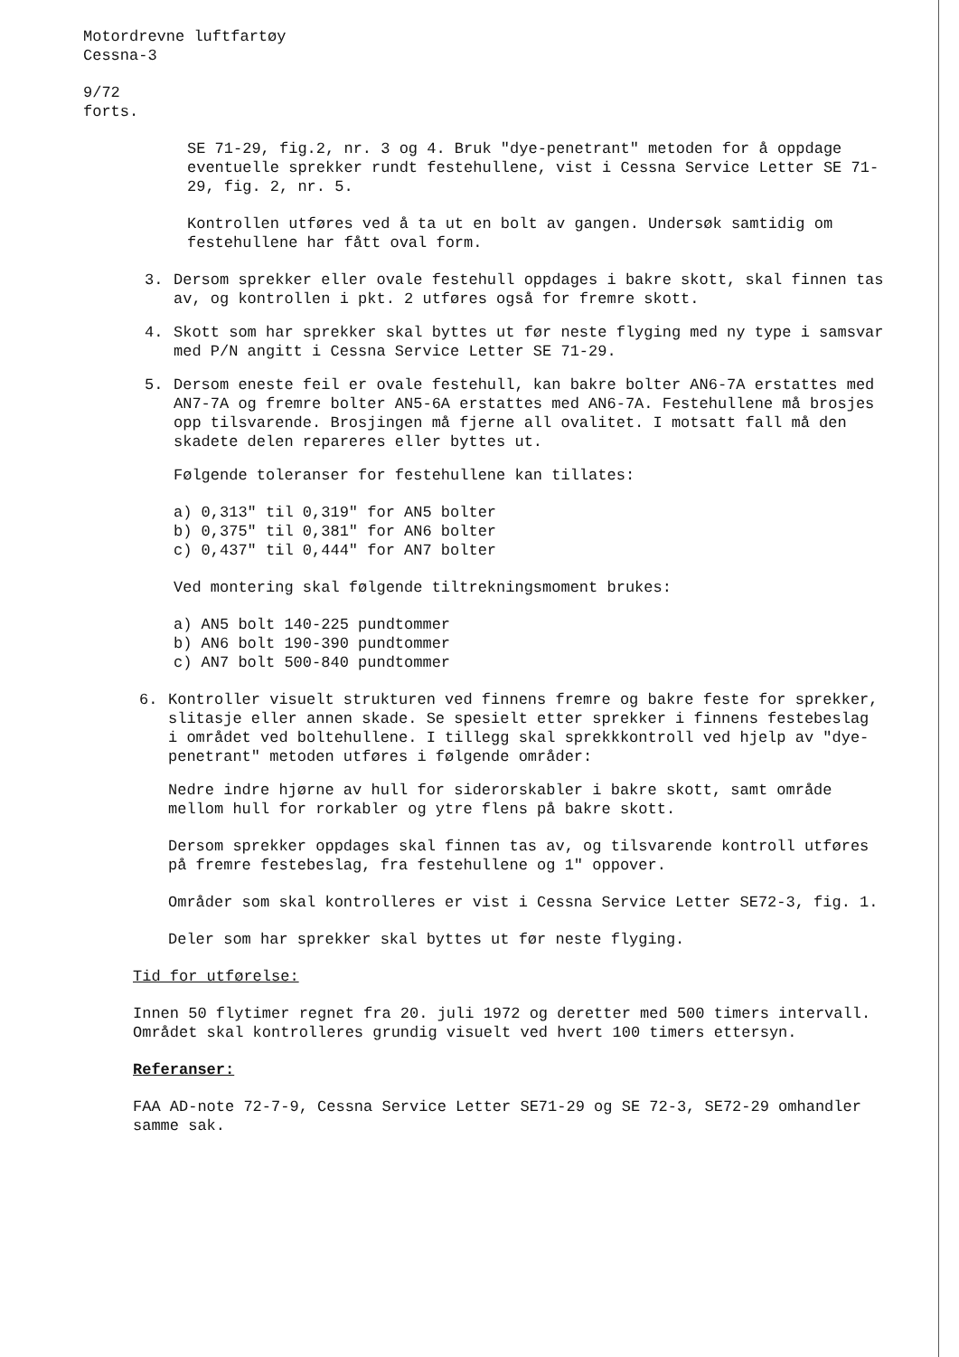Motordrevne luftfartøy
Cessna-3
9/72
forts.
SE 71-29, fig.2, nr. 3 og 4. Bruk "dye-penetrant" metoden for å oppdage eventuelle sprekker rundt festehullene, vist i Cessna Service Letter SE 71-29, fig. 2, nr. 5.
Kontrollen utføres ved å ta ut en bolt av gangen. Undersøk samtidig om festehullene har fått oval form.
3. Dersom sprekker eller ovale festehull oppdages i bakre skott, skal finnen tas av, og kontrollen i pkt. 2 utføres også for fremre skott.
4. Skott som har sprekker skal byttes ut før neste flyging med ny type i samsvar med P/N angitt i Cessna Service Letter SE 71-29.
5. Dersom eneste feil er ovale festehull, kan bakre bolter AN6-7A erstattes med AN7-7A og fremre bolter AN5-6A erstattes med AN6-7A. Festehullene må brosjes opp tilsvarende. Brosjingen må fjerne all ovalitet. I motsatt fall må den skadete delen repareres eller byttes ut.
Følgende toleranser for festehullene kan tillates:
a) 0,313" til 0,319" for AN5 bolter
b) 0,375" til 0,381" for AN6 bolter
c) 0,437" til 0,444" for AN7 bolter
Ved montering skal følgende tiltrekningsmoment brukes:
a) AN5 bolt 140-225 pundtommer
b) AN6 bolt 190-390 pundtommer
c) AN7 bolt 500-840 pundtommer
6. Kontroller visuelt strukturen ved finnens fremre og bakre feste for sprekker, slitasje eller annen skade. Se spesielt etter sprekker i finnens festebeslag i området ved boltehullene. I tillegg skal sprekkkontroll ved hjelp av "dye-penetrant" metoden utføres i følgende områder:
Nedre indre hjørne av hull for siderorskabler i bakre skott, samt område mellom hull for rorkabler og ytre flens på bakre skott.
Dersom sprekker oppdages skal finnen tas av, og tilsvarende kontroll utføres på fremre festebeslag, fra festehullene og 1" oppover.
Områder som skal kontrolleres er vist i Cessna Service Letter SE72-3, fig. 1.
Deler som har sprekker skal byttes ut før neste flyging.
Tid for utførelse:
Innen 50 flytimer regnet fra 20. juli 1972 og deretter med 500 timers intervall. Området skal kontrolleres grundig visuelt ved hvert 100 timers ettersyn.
Referanser:
FAA AD-note 72-7-9, Cessna Service Letter SE71-29 og SE 72-3, SE72-29 omhandler samme sak.